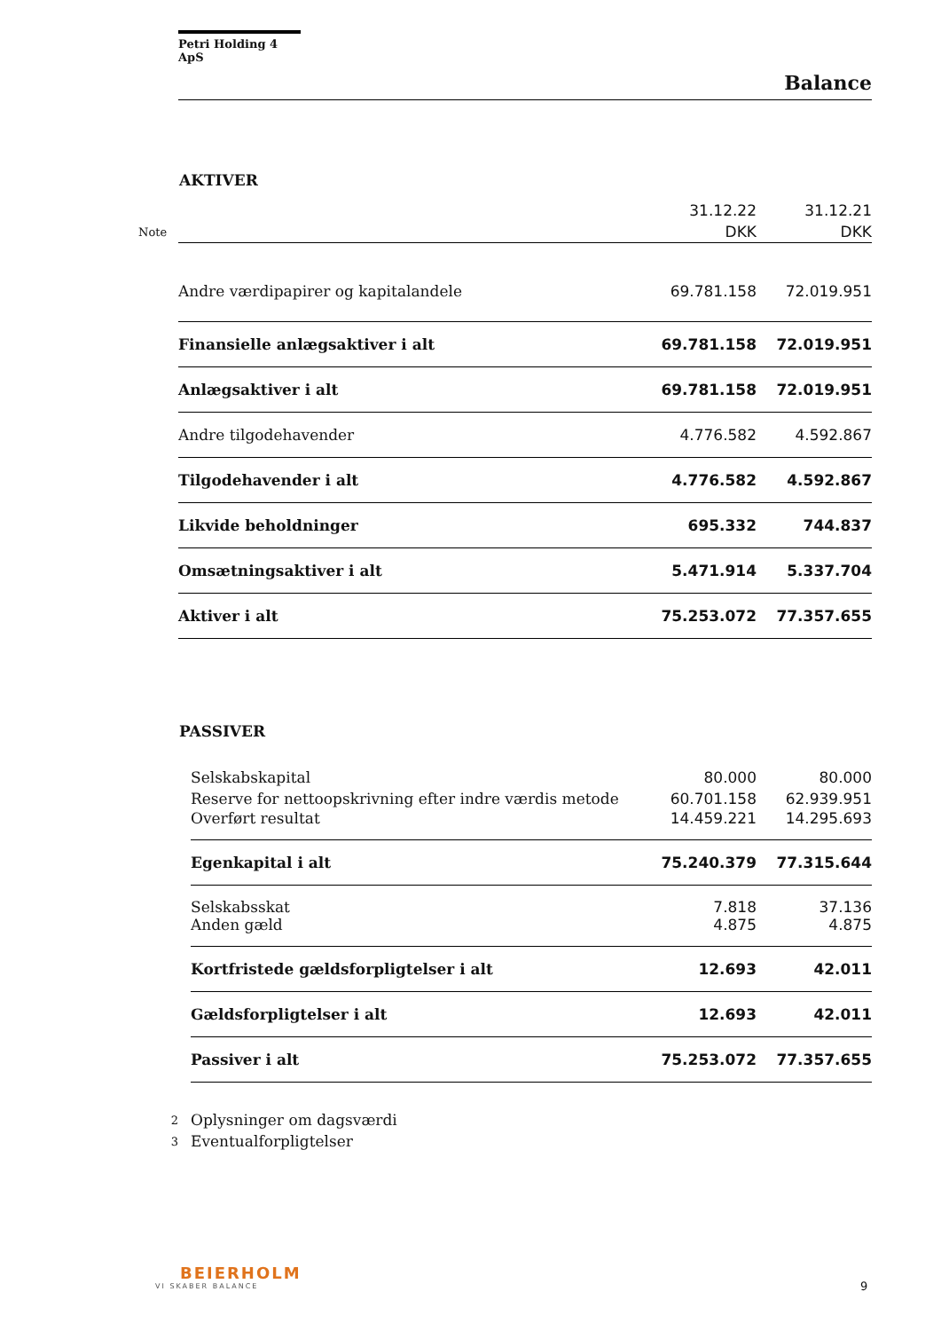Petri Holding 4 ApS
Balance
AKTIVER
| | | 31.12.22 | 31.12.21 |
| Note | | DKK | DKK |
| | Andre værdipapirer og kapitalandele | 69.781.158 | 72.019.951 |
| | Finansielle anlægsaktiver i alt | 69.781.158 | 72.019.951 |
| | Anlægsaktiver i alt | 69.781.158 | 72.019.951 |
| | Andre tilgodehavender | 4.776.582 | 4.592.867 |
| | Tilgodehavender i alt | 4.776.582 | 4.592.867 |
| | Likvide beholdninger | 695.332 | 744.837 |
| | Omsætningsaktiver i alt | 5.471.914 | 5.337.704 |
| | Aktiver i alt | 75.253.072 | 77.357.655 |
PASSIVER
| | Selskabskapital | 80.000 | 80.000 |
| | Reserve for nettoopskrivning efter indre værdis metode | 60.701.158 | 62.939.951 |
| | Overført resultat | 14.459.221 | 14.295.693 |
| | Egenkapital i alt | 75.240.379 | 77.315.644 |
| | Selskabsskat | 7.818 | 37.136 |
| | Anden gæld | 4.875 | 4.875 |
| | Kortfristede gældsforpligtelser i alt | 12.693 | 42.011 |
| | Gældsforpligtelser i alt | 12.693 | 42.011 |
| | Passiver i alt | 75.253.072 | 77.357.655 |
| 2 | Oplysninger om dagsværdi | | |
| 3 | Eventualforpligtelser | | |
BEIERHOLM
VI SKABER BALANCE
9